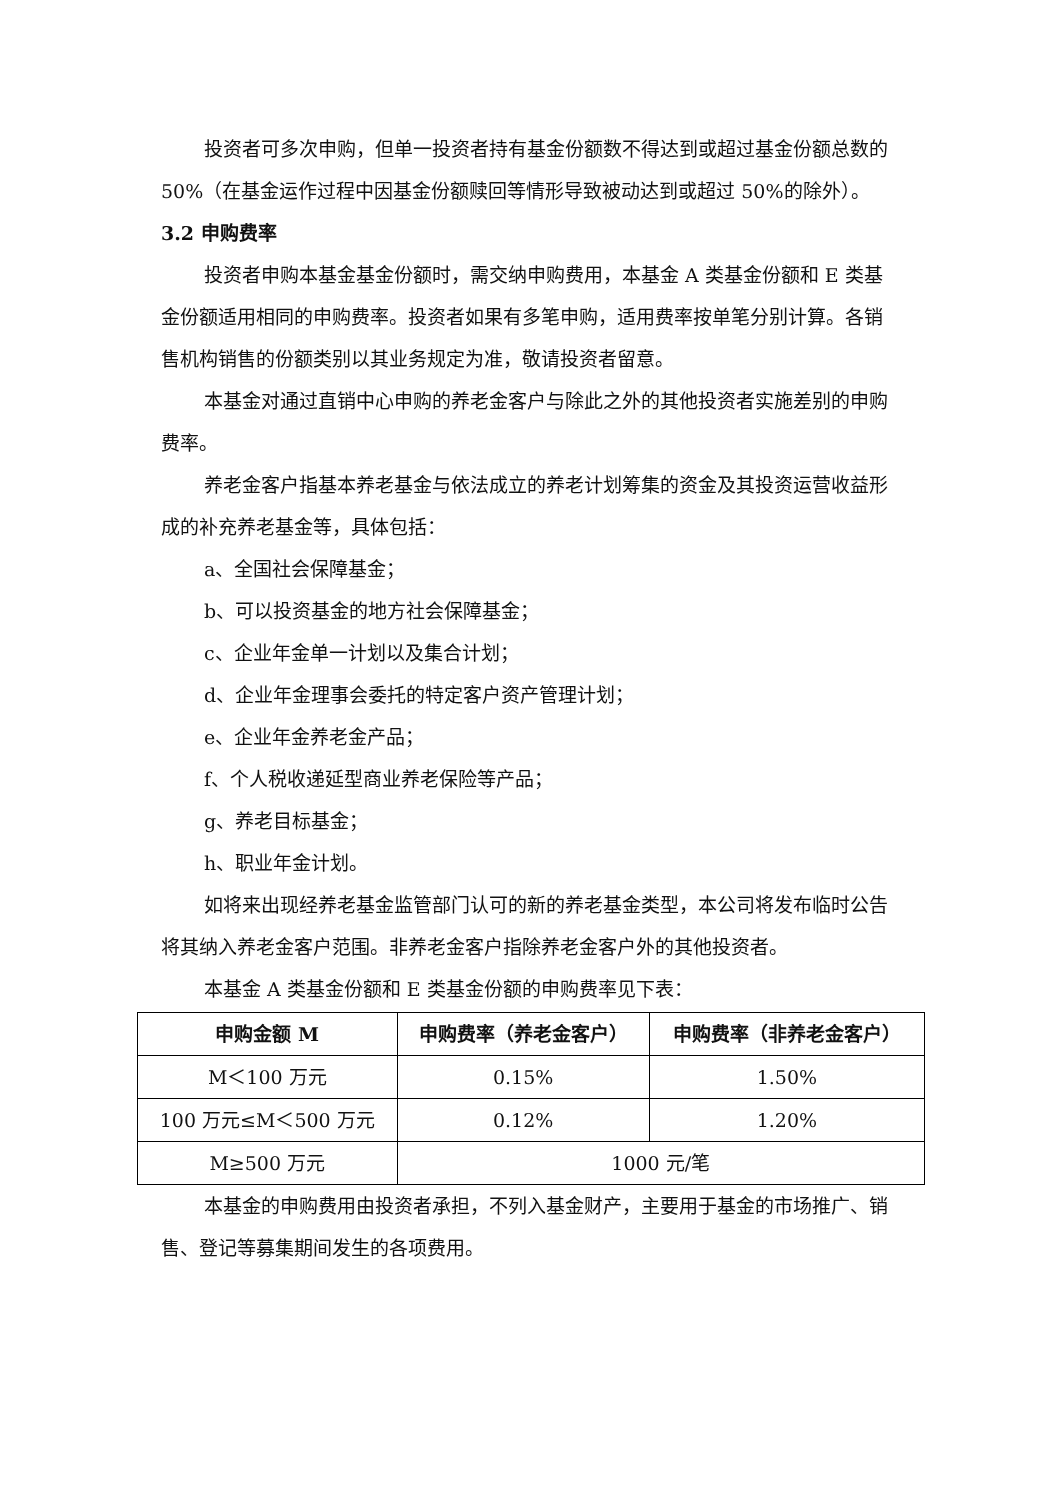投资者可多次申购，但单一投资者持有基金份额数不得达到或超过基金份额总数的 50%（在基金运作过程中因基金份额赎回等情形导致被动达到或超过 50%的除外）。
3.2 申购费率
投资者申购本基金基金份额时，需交纳申购费用，本基金 A 类基金份额和 E 类基金份额适用相同的申购费率。投资者如果有多笔申购，适用费率按单笔分别计算。各销售机构销售的份额类别以其业务规定为准，敬请投资者留意。
本基金对通过直销中心申购的养老金客户与除此之外的其他投资者实施差别的申购费率。
养老金客户指基本养老基金与依法成立的养老计划筹集的资金及其投资运营收益形成的补充养老基金等，具体包括：
a、全国社会保障基金；
b、可以投资基金的地方社会保障基金；
c、企业年金单一计划以及集合计划；
d、企业年金理事会委托的特定客户资产管理计划；
e、企业年金养老金产品；
f、个人税收递延型商业养老保险等产品；
g、养老目标基金；
h、职业年金计划。
如将来出现经养老基金监管部门认可的新的养老基金类型，本公司将发布临时公告将其纳入养老金客户范围。非养老金客户指除养老金客户外的其他投资者。
本基金 A 类基金份额和 E 类基金份额的申购费率见下表：
| 申购金额 M | 申购费率（养老金客户） | 申购费率（非养老金客户） |
| --- | --- | --- |
| M＜100 万元 | 0.15% | 1.50% |
| 100 万元≤M＜500 万元 | 0.12% | 1.20% |
| M≥500 万元 | 1000 元/笔 | |
本基金的申购费用由投资者承担，不列入基金财产，主要用于基金的市场推广、销售、登记等募集期间发生的各项费用。